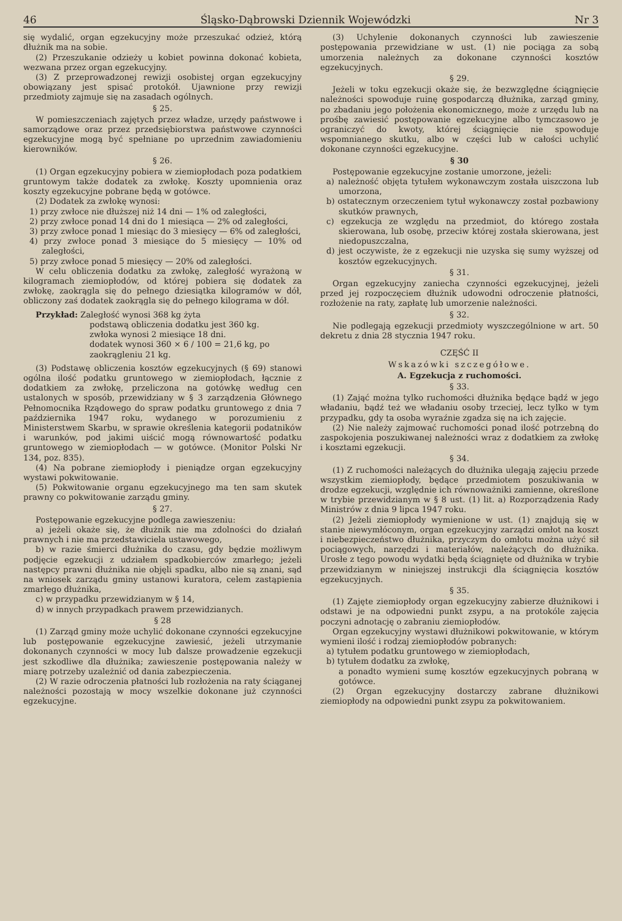46 Śląsko-Dąbrowski Dziennik Wojewódzki Nr 3
się wydalić, organ egzekucyjny może przeszukać odzież, którą dłużnik ma na sobie.
(2) Przeszukanie odzieży u kobiet powinna dokonać kobieta, wezwana przez organ egzekucyjny.
(3) Z przeprowadzonej rewizji osobistej organ egzekucyjny obowiązany jest spisać protokół. Ujawnione przy rewizji przedmioty zajmuje się na zasadach ogólnych.
§ 25.
W pomieszczeniach zajętych przez władze, urzędy państwowe i samorządowe oraz przez przedsiębiorstwa państwowe czynności egzekucyjne mogą być spełniane po uprzednim zawiadomieniu kierowników.
§ 26.
(1) Organ egzekucyjny pobiera w ziemiopłodach poza podatkiem gruntowym także dodatek za zwłokę. Koszty upomnienia oraz koszty egzekucyjne pobrane będą w gotówce.
(2) Dodatek za zwłokę wynosi:
1) przy zwłoce nie dłuższej niż 14 dni — 1% od zaległości,
2) przy zwłoce ponad 14 dni do 1 miesiąca — 2% od zaległości,
3) przy zwłoce ponad 1 miesiąc do 3 miesięcy — 6% od zaległości,
4) przy zwłoce ponad 3 miesiące do 5 miesięcy — 10% od zaległości,
5) przy zwłoce ponad 5 miesięcy — 20% od zaległości.
W celu obliczenia dodatku za zwłokę, zaległość wyrażoną w kilogramach ziemiopłodów, od której pobiera się dodatek za zwłokę, zaokrągla się do pełnego dziesiątka kilogramów w dół, obliczony zaś dodatek zaokrągla się do pełnego kilograma w dół.
Przykład: Zaległość wynosi 368 kg żyta
podstawą obliczenia dodatku jest 360 kg.
zwłoka wynosi 2 miesiące 18 dni.
dodatek wynosi 360 × 6 / 100 = 21,6 kg, po
zaokrągleniu 21 kg.
(3) Podstawę obliczenia kosztów egzekucyjnych (§ 69) stanowi ogólna ilość podatku gruntowego w ziemiopłodach, łącznie z dodatkiem za zwłokę, przeliczona na gotówkę według cen ustalonych w sposób, przewidziany w § 3 zarządzenia Głównego Pełnomocnika Rządowego do spraw podatku gruntowego z dnia 7 października 1947 roku, wydanego w porozumieniu z Ministerstwem Skarbu, w sprawie określenia kategorii podatników i warunków, pod jakimi uiścić mogą równowartość podatku gruntowego w ziemiopłodach — w gotówce. (Monitor Polski Nr 134, poz. 835).
(4) Na pobrane ziemiopłody i pieniądze organ egzekucyjny wystawi pokwitowanie.
(5) Pokwitowanie organu egzekucyjnego ma ten sam skutek prawny co pokwitowanie zarządu gminy.
§ 27.
Postępowanie egzekucyjne podlega zawieszeniu:
a) jeżeli okaże się, że dłużnik nie ma zdolności do działań prawnych i nie ma przedstawiciela ustawowego,
b) w razie śmierci dłużnika do czasu, gdy będzie możliwym podjęcie egzekucji z udziałem spadkobierców zmarłego; jeżeli następcy prawni dłużnika nie objęli spadku, albo nie są znani, sąd na wniosek zarządu gminy ustanowi kuratora, celem zastąpienia zmarłego dłużnika,
c) w przypadku przewidzianym w § 14,
d) w innych przypadkach prawem przewidzianych.
§ 28
(1) Zarząd gminy może uchylić dokonane czynności egzekucyjne lub postępowanie egzekucyjne zawiesić, jeżeli utrzymanie dokonanych czynności w mocy lub dalsze prowadzenie egzekucji jest szkodliwe dla dłużnika; zawieszenie postępowania należy w miarę potrzeby uzależnić od dania zabezpieczenia.
(2) W razie odroczenia płatności lub rozłożenia na raty ściąganej należności pozostają w mocy wszelkie dokonane już czynności egzekucyjne.
(3) Uchylenie dokonanych czynności lub zawieszenie postępowania przewidziane w ust. (1) nie pociąga za sobą umorzenia należnych za dokonane czynności kosztów egzekucyjnych.
§ 29.
Jeżeli w toku egzekucji okaże się, że bezwzględne ściągnięcie należności spowoduje ruinę gospodarczą dłużnika, zarząd gminy, po zbadaniu jego położenia ekonomicznego, może z urzędu lub na prośbę zawiesić postępowanie egzekucyjne albo tymczasowo je ograniczyć do kwoty, której ściągnięcie nie spowoduje wspomnianego skutku, albo w części lub w całości uchylić dokonane czynności egzekucyjne.
§ 30
Postępowanie egzekucyjne zostanie umorzone, jeżeli:
a) należność objęta tytułem wykonawczym została uiszczona lub umorzona,
b) ostatecznym orzeczeniem tytuł wykonawczy został pozbawiony skutków prawnych,
c) egzekucja ze względu na przedmiot, do którego została skierowana, lub osobę, przeciw której została skierowana, jest niedopuszczalna,
d) jest oczywiste, że z egzekucji nie uzyska się sumy wyższej od kosztów egzekucyjnych.
§ 31.
Organ egzekucyjny zaniecha czynności egzekucyjnej, jeżeli przed jej rozpoczęciem dłużnik udowodni odroczenie płatności, rozłożenie na raty, zapłatę lub umorzenie należności.
§ 32.
Nie podlegają egzekucji przedmioty wyszczególnione w art. 50 dekretu z dnia 28 stycznia 1947 roku.
CZĘŚĆ II
Wskazówki szczegółowe.
A. Egzekucja z ruchomości.
§ 33.
(1) Zająć można tylko ruchomości dłużnika będące bądź w jego władaniu, bądź też we władaniu osoby trzeciej, lecz tylko w tym przypadku, gdy ta osoba wyraźnie zgadza się na ich zajęcie.
(2) Nie należy zajmować ruchomości ponad ilość potrzebną do zaspokojenia poszukiwanej należności wraz z dodatkiem za zwłokę i kosztami egzekucji.
§ 34.
(1) Z ruchomości należących do dłużnika ulegają zajęciu przede wszystkim ziemiopłody, będące przedmiotem poszukiwania w drodze egzekucji, względnie ich równoważniki zamienne, określone w trybie przewidzianym w § 8 ust. (1) lit. a) Rozporządzenia Rady Ministrów z dnia 9 lipca 1947 roku.
(2) Jeżeli ziemiopłody wymienione w ust. (1) znajdują się w stanie niewymłóconym, organ egzekucyjny zarządzi omłot na koszt i niebezpieczeństwo dłużnika, przyczym do omłotu można użyć sił pociągowych, narzędzi i materiałów, należących do dłużnika. Urosłe z tego powodu wydatki będą ściągnięte od dłużnika w trybie przewidzianym w niniejszej instrukcji dla ściągnięcia kosztów egzekucyjnych.
§ 35.
(1) Zajęte ziemiopłody organ egzekucyjny zabierze dłużnikowi i odstawi je na odpowiedni punkt zsypu, a na protokóle zajęcia poczyni adnotację o zabraniu ziemiopłodów.
Organ egzekucyjny wystawi dłużnikowi pokwitowanie, w którym wymieni ilość i rodzaj ziemiopłodów pobranych:
a) tytułem podatku gruntowego w ziemiopłodach,
b) tytułem dodatku za zwłokę,
a ponadto wymieni sumę kosztów egzekucyjnych pobraną w gotówce.
(2) Organ egzekucyjny dostarczy zabrane dłużnikowi ziemiopłody na odpowiedni punkt zsypu za pokwitowaniem.